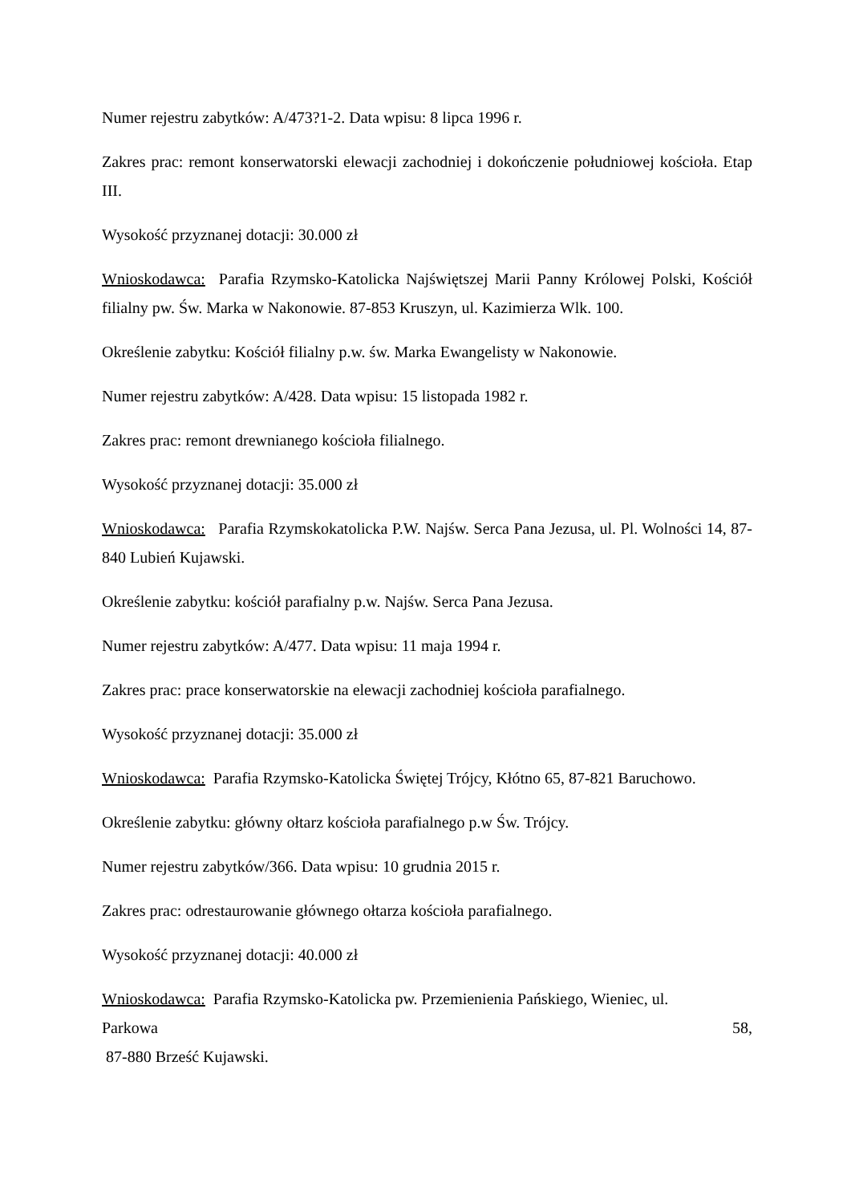Numer rejestru zabytków: A/473?1-2. Data wpisu: 8 lipca 1996 r.
Zakres prac: remont konserwatorski elewacji zachodniej i dokończenie południowej kościoła. Etap III.
Wysokość przyznanej dotacji: 30.000 zł
Wnioskodawca: Parafia Rzymsko-Katolicka Najświętszej Marii Panny Królowej Polski, Kościół filialny pw. Św. Marka w Nakonowie. 87-853 Kruszyn, ul. Kazimierza Wlk. 100.
Określenie zabytku: Kościół filialny p.w. św. Marka Ewangelisty w Nakonowie.
Numer rejestru zabytków: A/428. Data wpisu: 15 listopada 1982 r.
Zakres prac: remont drewnianego kościoła filialnego.
Wysokość przyznanej dotacji: 35.000 zł
Wnioskodawca: Parafia Rzymskokatolicka P.W. Najśw. Serca Pana Jezusa, ul. Pl. Wolności 14, 87-840 Lubień Kujawski.
Określenie zabytku: kościół parafialny p.w. Najśw. Serca Pana Jezusa.
Numer rejestru zabytków: A/477. Data wpisu: 11 maja 1994 r.
Zakres prac: prace konserwatorskie na elewacji zachodniej kościoła parafialnego.
Wysokość przyznanej dotacji: 35.000 zł
Wnioskodawca: Parafia Rzymsko-Katolicka Świętej Trójcy, Kłótno 65, 87-821 Baruchowo.
Określenie zabytku: główny ołtarz kościoła parafialnego p.w Św. Trójcy.
Numer rejestru zabytków/366. Data wpisu: 10 grudnia 2015 r.
Zakres prac: odrestaurowanie głównego ołtarza kościoła parafialnego.
Wysokość przyznanej dotacji: 40.000 zł
Wnioskodawca: Parafia Rzymsko-Katolicka pw. Przemienienia Pańskiego, Wieniec, ul.
Parkowa 58,
87-880 Brześć Kujawski.